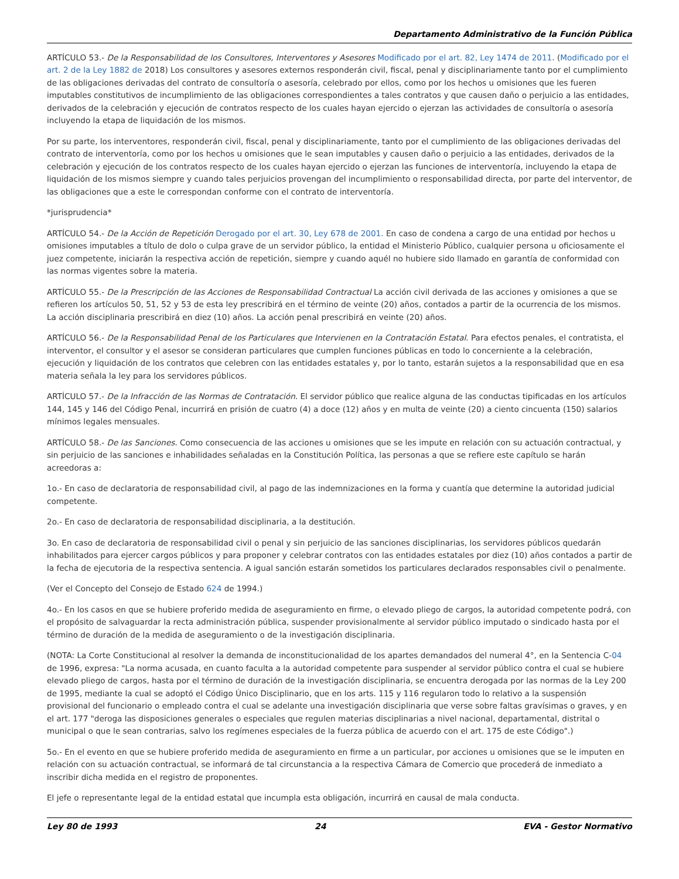Departamento Administrativo de la Función Pública
ARTÍCULO 53.- De la Responsabilidad de los Consultores, Interventores y Asesores Modificado por el art. 82, Ley 1474 de 2011. (Modificado por el art. 2 de la Ley 1882 de 2018) Los consultores y asesores externos responderán civil, fiscal, penal y disciplinariamente tanto por el cumplimiento de las obligaciones derivadas del contrato de consultoría o asesoría, celebrado por ellos, como por los hechos u omisiones que les fueren imputables constitutivos de incumplimiento de las obligaciones correspondientes a tales contratos y que causen daño o perjuicio a las entidades, derivados de la celebración y ejecución de contratos respecto de los cuales hayan ejercido o ejerzan las actividades de consultoría o asesoría incluyendo la etapa de liquidación de los mismos.
Por su parte, los interventores, responderán civil, fiscal, penal y disciplinariamente, tanto por el cumplimiento de las obligaciones derivadas del contrato de interventoría, como por los hechos u omisiones que le sean imputables y causen daño o perjuicio a las entidades, derivados de la celebración y ejecución de los contratos respecto de los cuales hayan ejercido o ejerzan las funciones de interventoría, incluyendo la etapa de liquidación de los mismos siempre y cuando tales perjuicios provengan del incumplimiento o responsabilidad directa, por parte del interventor, de las obligaciones que a este le correspondan conforme con el contrato de interventoría.
*jurisprudencia*
ARTÍCULO 54.- De la Acción de Repetición Derogado por el art. 30, Ley 678 de 2001. En caso de condena a cargo de una entidad por hechos u omisiones imputables a título de dolo o culpa grave de un servidor público, la entidad el Ministerio Público, cualquier persona u oficiosamente el juez competente, iniciarán la respectiva acción de repetición, siempre y cuando aquél no hubiere sido llamado en garantía de conformidad con las normas vigentes sobre la materia.
ARTÍCULO 55.- De la Prescripción de las Acciones de Responsabilidad Contractual La acción civil derivada de las acciones y omisiones a que se refieren los artículos 50, 51, 52 y 53 de esta ley prescribirá en el término de veinte (20) años, contados a partir de la ocurrencia de los mismos. La acción disciplinaria prescribirá en diez (10) años. La acción penal prescribirá en veinte (20) años.
ARTÍCULO 56.- De la Responsabilidad Penal de los Particulares que Intervienen en la Contratación Estatal. Para efectos penales, el contratista, el interventor, el consultor y el asesor se consideran particulares que cumplen funciones públicas en todo lo concerniente a la celebración, ejecución y liquidación de los contratos que celebren con las entidades estatales y, por lo tanto, estarán sujetos a la responsabilidad que en esa materia señala la ley para los servidores públicos.
ARTÍCULO 57.- De la Infracción de las Normas de Contratación. El servidor público que realice alguna de las conductas tipificadas en los artículos 144, 145 y 146 del Código Penal, incurrirá en prisión de cuatro (4) a doce (12) años y en multa de veinte (20) a ciento cincuenta (150) salarios mínimos legales mensuales.
ARTÍCULO 58.- De las Sanciones. Como consecuencia de las acciones u omisiones que se les impute en relación con su actuación contractual, y sin perjuicio de las sanciones e inhabilidades señaladas en la Constitución Política, las personas a que se refiere este capítulo se harán acreedoras a:
1o.- En caso de declaratoria de responsabilidad civil, al pago de las indemnizaciones en la forma y cuantía que determine la autoridad judicial competente.
2o.- En caso de declaratoria de responsabilidad disciplinaria, a la destitución.
3o. En caso de declaratoria de responsabilidad civil o penal y sin perjuicio de las sanciones disciplinarias, los servidores públicos quedarán inhabilitados para ejercer cargos públicos y para proponer y celebrar contratos con las entidades estatales por diez (10) años contados a partir de la fecha de ejecutoria de la respectiva sentencia. A igual sanción estarán sometidos los particulares declarados responsables civil o penalmente.
(Ver el Concepto del Consejo de Estado 624 de 1994.)
4o.- En los casos en que se hubiere proferido medida de aseguramiento en firme, o elevado pliego de cargos, la autoridad competente podrá, con el propósito de salvaguardar la recta administración pública, suspender provisionalmente al servidor público imputado o sindicado hasta por el término de duración de la medida de aseguramiento o de la investigación disciplinaria.
(NOTA: La Corte Constitucional al resolver la demanda de inconstitucionalidad de los apartes demandados del numeral 4°, en la Sentencia C-04 de 1996, expresa: "La norma acusada, en cuanto faculta a la autoridad competente para suspender al servidor público contra el cual se hubiere elevado pliego de cargos, hasta por el término de duración de la investigación disciplinaria, se encuentra derogada por las normas de la Ley 200 de 1995, mediante la cual se adoptó el Código Único Disciplinario, que en los arts. 115 y 116 regularon todo lo relativo a la suspensión provisional del funcionario o empleado contra el cual se adelante una investigación disciplinaria que verse sobre faltas gravísimas o graves, y en el art. 177 "deroga las disposiciones generales o especiales que regulen materias disciplinarias a nivel nacional, departamental, distrital o municipal o que le sean contrarias, salvo los regímenes especiales de la fuerza pública de acuerdo con el art. 175 de este Código".)
5o.- En el evento en que se hubiere proferido medida de aseguramiento en firme a un particular, por acciones u omisiones que se le imputen en relación con su actuación contractual, se informará de tal circunstancia a la respectiva Cámara de Comercio que procederá de inmediato a inscribir dicha medida en el registro de proponentes.
El jefe o representante legal de la entidad estatal que incumpla esta obligación, incurrirá en causal de mala conducta.
Ley 80 de 1993 24 EVA - Gestor Normativo